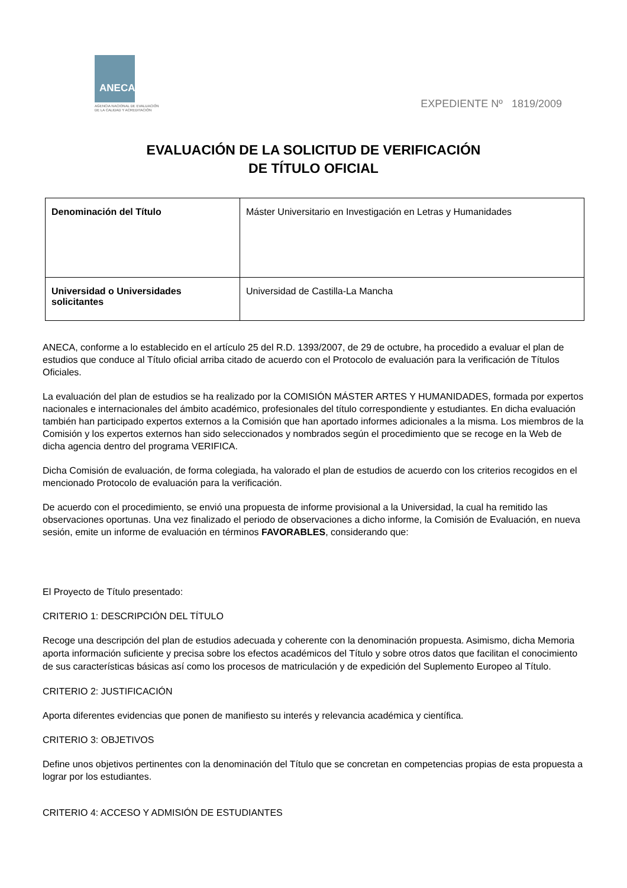ANECA
AGENCIA NACIONAL DE EVALUACIÓN
DE LA CALIDAD Y ACREDITACIÓN
EXPEDIENTE Nº 1819/2009
EVALUACIÓN DE LA SOLICITUD DE VERIFICACIÓN
DE TÍTULO OFICIAL
| Denominación del Título | Máster Universitario en Investigación en Letras y Humanidades |
| Universidad o Universidades solicitantes | Universidad de Castilla-La Mancha |
ANECA, conforme a lo establecido en el artículo 25 del R.D. 1393/2007, de 29 de octubre, ha procedido a evaluar el plan de estudios que conduce al Título oficial arriba citado de acuerdo con el Protocolo de evaluación para la verificación de Títulos Oficiales.
La evaluación del plan de estudios se ha realizado por la COMISIÓN MÁSTER ARTES Y HUMANIDADES, formada por expertos nacionales e internacionales del ámbito académico, profesionales del título correspondiente y estudiantes. En dicha evaluación también han participado expertos externos a la Comisión que han aportado informes adicionales a la misma. Los miembros de la Comisión y los expertos externos han sido seleccionados y nombrados según el procedimiento que se recoge en la Web de dicha agencia dentro del programa VERIFICA.
Dicha Comisión de evaluación, de forma colegiada, ha valorado el plan de estudios de acuerdo con los criterios recogidos en el mencionado Protocolo de evaluación para la verificación.
De acuerdo con el procedimiento, se envió una propuesta de informe provisional a la Universidad, la cual ha remitido las observaciones oportunas. Una vez finalizado el periodo de observaciones a dicho informe, la Comisión de Evaluación, en nueva sesión, emite un informe de evaluación en términos FAVORABLES, considerando que:
El Proyecto de Título presentado:
CRITERIO 1: DESCRIPCIÓN DEL TÍTULO
Recoge una descripción del plan de estudios adecuada y coherente con la denominación propuesta. Asimismo, dicha Memoria aporta información suficiente y precisa sobre los efectos académicos del Título y sobre otros datos que facilitan el conocimiento de sus características básicas así como los procesos de matriculación y de expedición del Suplemento Europeo al Título.
CRITERIO 2: JUSTIFICACIÓN
Aporta diferentes evidencias que ponen de manifiesto su interés y relevancia académica y científica.
CRITERIO 3: OBJETIVOS
Define unos objetivos pertinentes con la denominación del Título que se concretan en competencias propias de esta propuesta a lograr por los estudiantes.
CRITERIO 4: ACCESO Y ADMISIÓN DE ESTUDIANTES